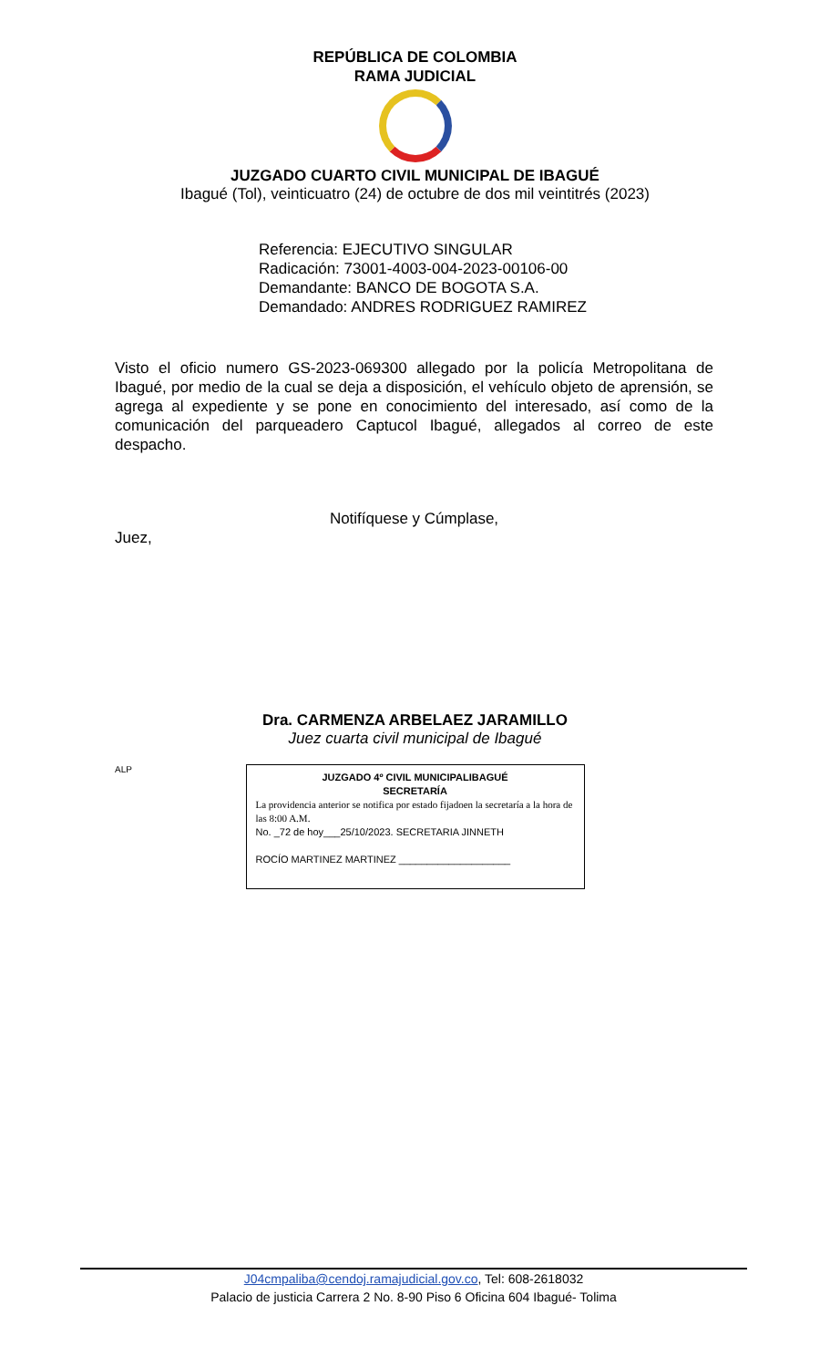REPÚBLICA DE COLOMBIA
RAMA JUDICIAL
JUZGADO CUARTO CIVIL MUNICIPAL DE IBAGUÉ
Ibagué (Tol), veinticuatro (24) de octubre de dos mil veintitrés (2023)
Referencia: EJECUTIVO SINGULAR
Radicación: 73001-4003-004-2023-00106-00
Demandante: BANCO DE BOGOTA S.A.
Demandado: ANDRES RODRIGUEZ RAMIREZ
Visto el oficio numero GS-2023-069300 allegado por la policía Metropolitana de Ibagué, por medio de la cual se deja a disposición, el vehículo objeto de aprensión, se agrega al expediente y se pone en conocimiento del interesado, así como de la comunicación del parqueadero Captucol Ibagué, allegados al correo de este despacho.
Notifíquese y Cúmplase,
Juez,
Dra. CARMENZA ARBELAEZ JARAMILLO
Juez cuarta civil municipal de Ibagué
ALP
JUZGADO 4º CIVIL MUNICIPALIBAGUÉ
SECRETARÍA
La providencia anterior se notifica por estado fijadoen la secretaría a la hora de las 8:00 A.M.
No. _72 de hoy___25/10/2023. SECRETARIA JINNETH
ROCÍO MARTINEZ MARTINEZ ____________________
J04cmpaliba@cendoj.ramajudicial.gov.co, Tel: 608-2618032
Palacio de justicia Carrera 2 No. 8-90 Piso 6 Oficina 604 Ibagué- Tolima